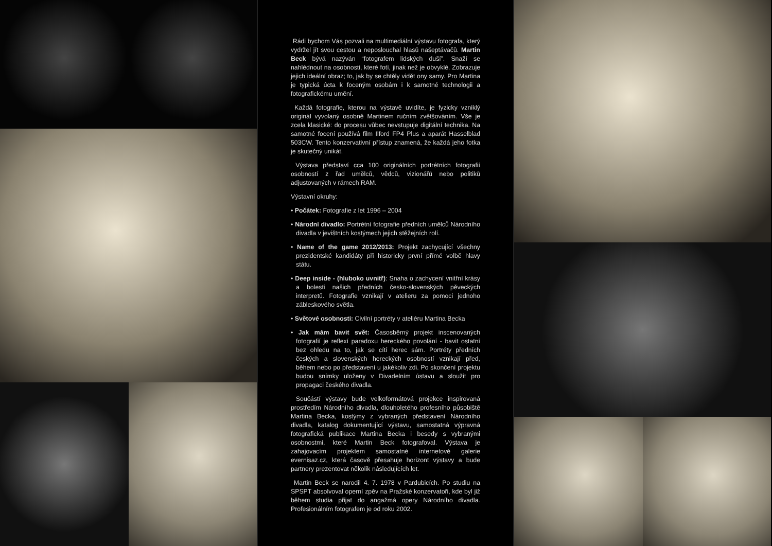Rádi bychom Vás pozvali na multimediální výstavu fotografa, který vydržel jít svou cestou a neposlouchal hlasů našeptávačů. Martin Beck bývá nazýván “fotografem lidských duší”. Snaží se nahlédnout na osobnosti, které fotí, jinak než je obvyklé. Zobrazuje jejich ideální obraz; to, jak by se chtěly vidět ony samy. Pro Martina je typická úcta k foceným osobám i k samotné technologii a fotografickému umění.
Každá fotografie, kterou na výstavě uvidíte, je fyzicky vzniklý originál vyvolaný osobně Martinem ručním zvětšováním. Vše je zcela klasické: do procesu vůbec nevstupuje digitální technika. Na samotné focení používá film Ilford FP4 Plus a aparát Hasselblad 503CW. Tento konzervativní přístup znamená, že každá jeho fotka je skutečný unikát.
Výstava představí cca 100 originálních portrétních fotografií osobností z řad umělců, vědců, vizionářů nebo politiků adjustovaných v rámech RAM.
Výstavní okruhy:
• Počátek: Fotografie z let 1996 – 2004
• Národní divadlo: Portrétní fotografie předních umělců Národního divadla v jevištních kostýmech jejich stěžejních rolí.
• Name of the game 2012/2013: Projekt zachycující všechny prezidentské kandidáty při historicky první přímé volbě hlavy státu.
• Deep inside - (hluboko uvnitř): Snaha o zachycení vnitřní krásy a bolesti našich předních česko-slovenských pěveckých interpretů. Fotografie vznikají v atelieru za pomoci jednoho zábleskového světla.
• Světové osobnosti: Civilní portréty v ateliéru Martina Becka
• Jak mám bavit svět: Časosběrný projekt inscenovaných fotografií je reflexí paradoxu hereckého povolání - bavit ostatní bez ohledu na to, jak se cítí herec sám. Portréty předních českých a slovenských hereckých osobností vznikají před, během nebo po představení u jakékoliv zdi. Po skončení projektu budou snímky uloženy v Divadelním ústavu a sloužit pro propagaci českého divadla.
Součástí výstavy bude velkoformátová projekce inspirovaná prostředím Národního divadla, dlouholetého profesního působiště Martina Becka, kostýmy z vybraných představení Národního divadla, katalog dokumentující výstavu, samostatná výpravná fotografická publikace Martina Becka i besedy s vybranými osobnostmi, které Martin Beck fotografoval. Výstava je zahajovacím projektem samostatné internetové galerie evernisaz.cz, která časově přesahuje horizont výstavy a bude partnery prezentovat několik následujících let.
Martin Beck se narodil 4. 7. 1978 v Pardubicích. Po studiu na SPSPT absolvoval operní zpěv na Pražské konzervatoři, kde byl již během studia přijat do angažmá opery Národního divadla. Profesionálním fotografem je od roku 2002.